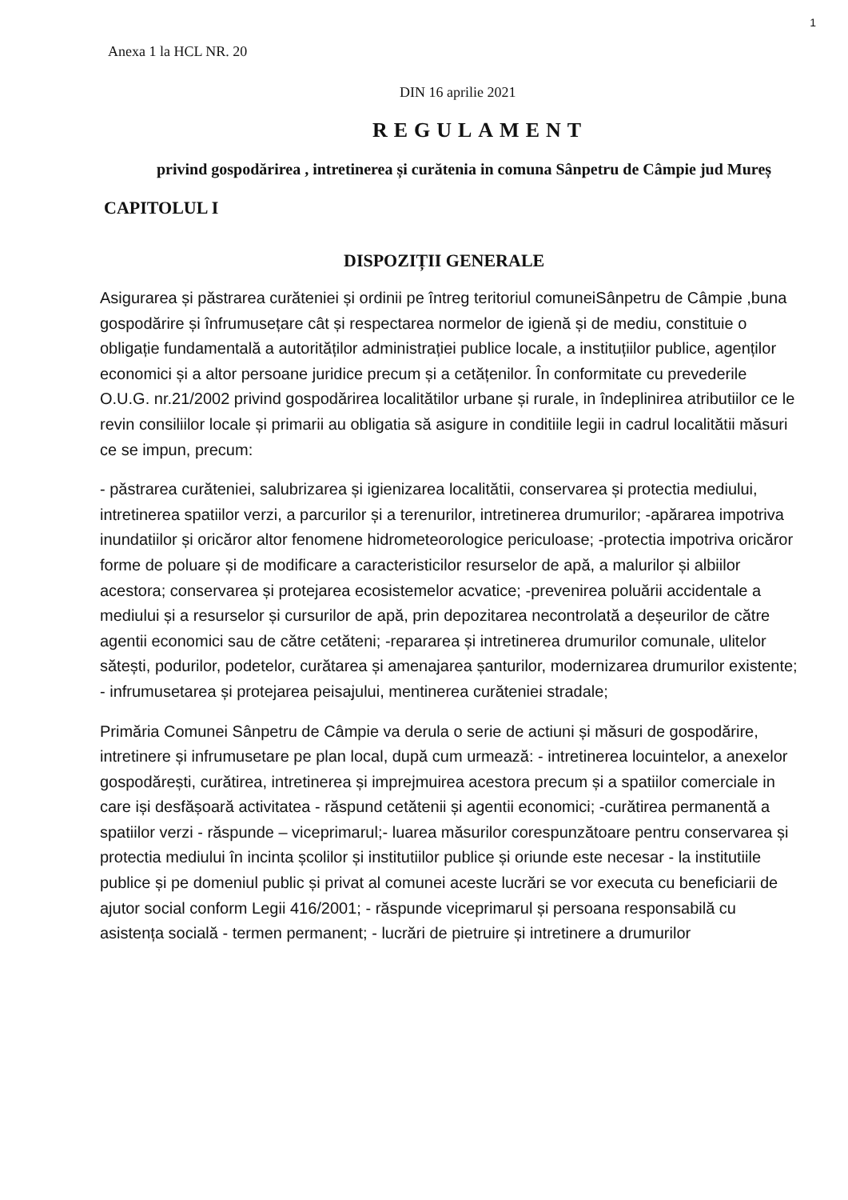1
Anexa 1 la HCL NR. 20
DIN 16 aprilie 2021
REGULAMENT
privind gospodărirea , intretinerea și curătenia in comuna Sânpetru de Câmpie jud Mureș
CAPITOLUL I
DISPOZIȚII GENERALE
Asigurarea și păstrarea curăteniei și ordinii pe întreg teritoriul comuneiSânpetru de Câmpie ,buna gospodărire și înfrumusețare cât și respectarea normelor de igienă și de mediu, constituie o obligație fundamentală a autorităților administrației publice locale, a instituțiilor publice, agenților economici și a altor persoane juridice precum și a cetățenilor. În conformitate cu prevederile O.U.G. nr.21/2002 privind gospodărirea localitătilor urbane și rurale, in îndeplinirea atributiilor ce le revin consiliilor locale și primarii au obligatia să asigure in conditiile legii in cadrul localitătii măsuri ce se impun, precum:
- păstrarea curăteniei, salubrizarea și igienizarea localitătii, conservarea și protectia mediului, intretinerea spatiilor verzi, a parcurilor și a terenurilor, intretinerea drumurilor; -apărarea impotriva inundatiilor și oricăror altor fenomene hidrometeorologice periculoase; -protectia impotriva oricăror forme de poluare și de modificare a caracteristicilor resurselor de apă, a malurilor și albiilor acestora; conservarea și protejarea ecosistemelor acvatice; -prevenirea poluării accidentale a mediului și a resurselor și cursurilor de apă, prin depozitarea necontrolată a deșeurilor de către agentii economici sau de către cetăteni; -repararea și intretinerea drumurilor comunale, ulitelor sătești, podurilor, podetelor, curătarea și amenajarea șanturilor, modernizarea drumurilor existente; - infrumusetarea și protejarea peisajului, mentinerea curăteniei stradale;
Primăria Comunei Sânpetru de Câmpie va derula o serie de actiuni și măsuri de gospodărire, intretinere și infrumusetare pe plan local, după cum urmează: - intretinerea locuintelor, a anexelor gospodărești, curătirea, intretinerea și imprejmuirea acestora precum și a spatiilor comerciale in care iși desfășoară activitatea - răspund cetătenii și agentii economici; -curătirea permanentă a spatiilor verzi - răspunde – viceprimarul;- luarea măsurilor corespunzătoare pentru conservarea și protectia mediului în incinta școlilor și institutiilor publice și oriunde este necesar - la institutiile publice și pe domeniul public și privat al comunei aceste lucrări se vor executa cu beneficiarii de ajutor social conform Legii 416/2001; - răspunde viceprimarul și persoana responsabilă cu asistența socială - termen permanent; - lucrări de pietruire și intretinere a drumurilor